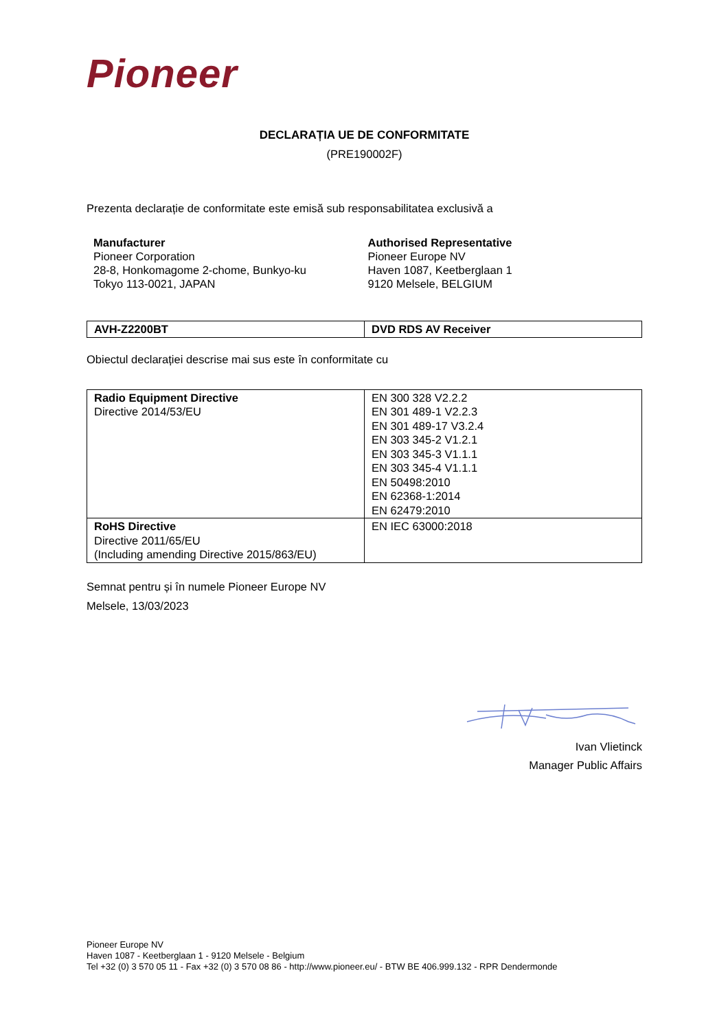Pioneer
DECLARAȚIA UE DE CONFORMITATE
(PRE190002F)
Prezenta declarație de conformitate este emisă sub responsabilitatea exclusivă a
Manufacturer
Pioneer Corporation
28-8, Honkomagome 2-chome, Bunkyo-ku
Tokyo 113-0021, JAPAN
Authorised Representative
Pioneer Europe NV
Haven 1087, Keetberglaan 1
9120 Melsele, BELGIUM
| AVH-Z2200BT | DVD RDS AV Receiver |
Obiectul declarației descrise mai sus este în conformitate cu
| Radio Equipment Directive Directive 2014/53/EU | EN 300 328 V2.2.2 EN 301 489-1 V2.2.3 EN 301 489-17 V3.2.4 EN 303 345-2 V1.2.1 EN 303 345-3 V1.1.1 EN 303 345-4 V1.1.1 EN 50498:2010 EN 62368-1:2014 EN 62479:2010 |
| RoHS Directive Directive 2011/65/EU (Including amending Directive 2015/863/EU) | EN IEC 63000:2018 |
Semnat pentru și în numele Pioneer Europe NV
Melsele, 13/03/2023
Ivan Vlietinck
Manager Public Affairs
Pioneer Europe NV
Haven 1087 - Keetberglaan 1 - 9120 Melsele - Belgium
Tel +32 (0) 3 570 05 11 - Fax +32 (0) 3 570 08 86 - http://www.pioneer.eu/ - BTW BE 406.999.132 - RPR Dendermonde